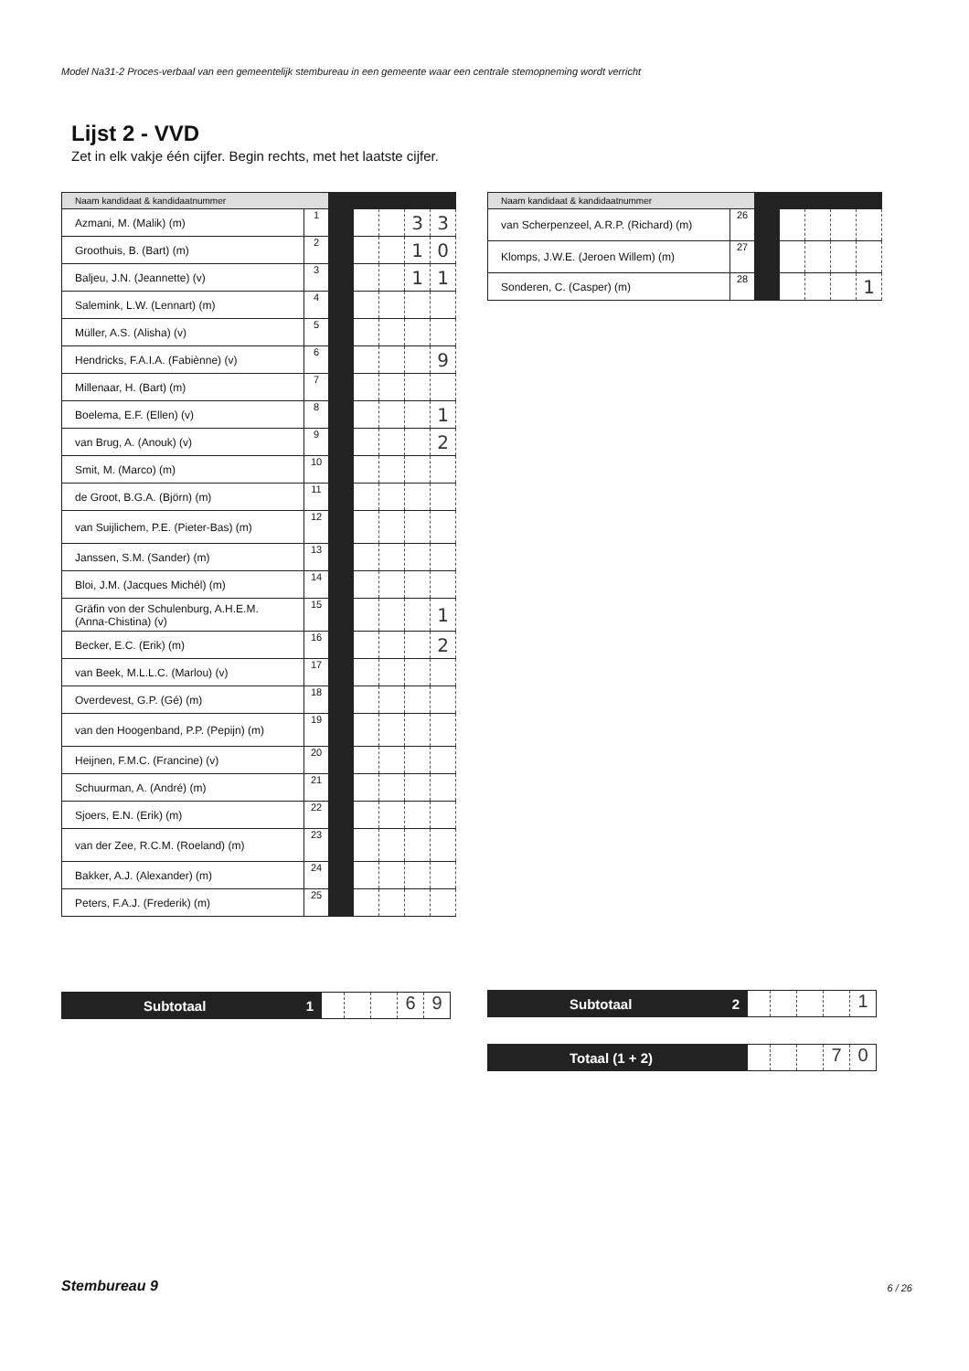Model Na31-2 Proces-verbaal van een gemeentelijk stembureau in een gemeente waar een centrale stemopneming wordt verricht
Lijst 2 - VVD
Zet in elk vakje één cijfer. Begin rechts, met het laatste cijfer.
| Naam kandidaat & kandidaatnummer | | | | | | |
| --- | --- | --- | --- | --- | --- | --- |
| Azmani, M. (Malik) (m) | 1 | | | | 3 | 3 |
| Groothuis, B. (Bart) (m) | 2 | | | | 1 | 0 |
| Baljeu, J.N. (Jeannette) (v) | 3 | | | | 1 | 1 |
| Salemink, L.W. (Lennart) (m) | 4 | | | | | |
| Müller, A.S. (Alisha) (v) | 5 | | | | | |
| Hendricks, F.A.I.A. (Fabiènne) (v) | 6 | | | | | 9 |
| Millenaar, H. (Bart) (m) | 7 | | | | | |
| Boelema, E.F. (Ellen) (v) | 8 | | | | | 1 |
| van Brug, A. (Anouk) (v) | 9 | | | | | 2 |
| Smit, M. (Marco) (m) | 10 | | | | | |
| de Groot, B.G.A. (Björn) (m) | 11 | | | | | |
| van Suijlichem, P.E. (Pieter-Bas) (m) | 12 | | | | | |
| Janssen, S.M. (Sander) (m) | 13 | | | | | |
| Bloi, J.M. (Jacques Michél) (m) | 14 | | | | | |
| Gräfin von der Schulenburg, A.H.E.M. (Anna-Chistina) (v) | 15 | | | | | 1 |
| Becker, E.C. (Erik) (m) | 16 | | | | | 2 |
| van Beek, M.L.L.C. (Marlou) (v) | 17 | | | | | |
| Overdevest, G.P. (Gé) (m) | 18 | | | | | |
| van den Hoogenband, P.P. (Pepijn) (m) | 19 | | | | | |
| Heijnen, F.M.C. (Francine) (v) | 20 | | | | | |
| Schuurman, A. (André) (m) | 21 | | | | | |
| Sjoers, E.N. (Erik) (m) | 22 | | | | | |
| van der Zee, R.C.M. (Roeland) (m) | 23 | | | | | |
| Bakker, A.J. (Alexander) (m) | 24 | | | | | |
| Peters, F.A.J. (Frederik) (m) | 25 | | | | | |
| Naam kandidaat & kandidaatnummer | | | | | | |
| --- | --- | --- | --- | --- | --- | --- |
| van Scherpenzeel, A.R.P. (Richard) (m) | 26 | | | | | |
| Klomps, J.W.E. (Jeroen Willem) (m) | 27 | | | | | |
| Sonderen, C. (Casper) (m) | 28 | | | | | 1 |
Subtotaal 1
69
Subtotaal 2
1
Totaal (1 + 2)
70
Stembureau 9 6 / 26